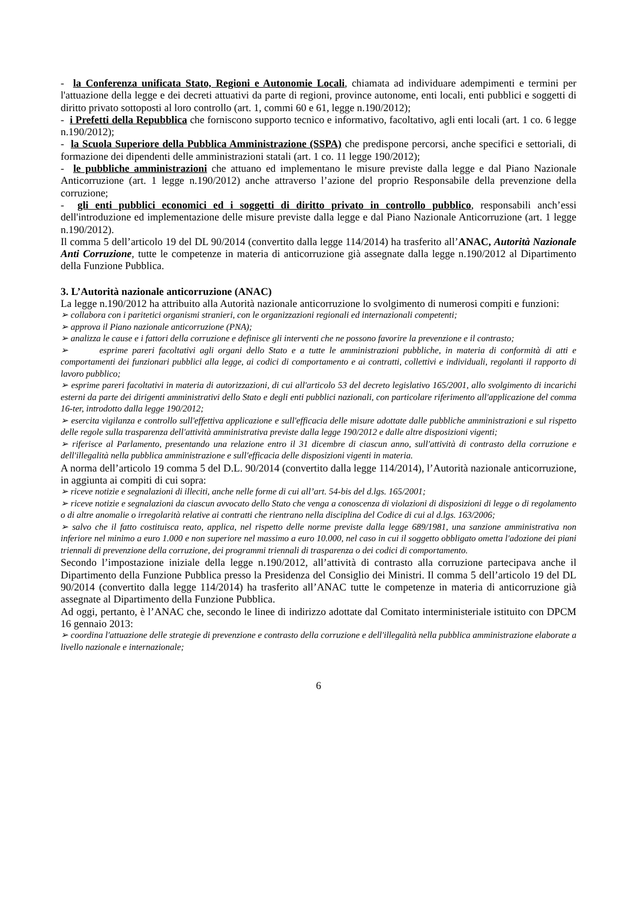- la Conferenza unificata Stato, Regioni e Autonomie Locali, chiamata ad individuare adempimenti e termini per l'attuazione della legge e dei decreti attuativi da parte di regioni, province autonome, enti locali, enti pubblici e soggetti di diritto privato sottoposti al loro controllo (art. 1, commi 60 e 61, legge n.190/2012);
- i Prefetti della Repubblica che forniscono supporto tecnico e informativo, facoltativo, agli enti locali (art. 1 co. 6 legge n.190/2012);
- la Scuola Superiore della Pubblica Amministrazione (SSPA) che predispone percorsi, anche specifici e settoriali, di formazione dei dipendenti delle amministrazioni statali (art. 1 co. 11 legge 190/2012);
- le pubbliche amministrazioni che attuano ed implementano le misure previste dalla legge e dal Piano Nazionale Anticorruzione (art. 1 legge n.190/2012) anche attraverso l’azione del proprio Responsabile della prevenzione della corruzione;
- gli enti pubblici economici ed i soggetti di diritto privato in controllo pubblico, responsabili anch’essi dell'introduzione ed implementazione delle misure previste dalla legge e dal Piano Nazionale Anticorruzione (art. 1 legge n.190/2012).
Il comma 5 dell’articolo 19 del DL 90/2014 (convertito dalla legge 114/2014) ha trasferito all’ANAC, Autorità Nazionale Anti Corruzione, tutte le competenze in materia di anticorruzione già assegnate dalla legge n.190/2012 al Dipartimento della Funzione Pubblica.
3. L’Autorità nazionale anticorruzione (ANAC)
La legge n.190/2012 ha attribuito alla Autorità nazionale anticorruzione lo svolgimento di numerosi compiti e funzioni:
➢ collabora con i paritetici organismi stranieri, con le organizzazioni regionali ed internazionali competenti;
➢ approva il Piano nazionale anticorruzione (PNA);
➢ analizza le cause e i fattori della corruzione e definisce gli interventi che ne possono favorire la prevenzione e il contrasto;
➢ esprime pareri facoltativi agli organi dello Stato e a tutte le amministrazioni pubbliche, in materia di conformità di atti e comportamenti dei funzionari pubblici alla legge, ai codici di comportamento e ai contratti, collettivi e individuali, regolanti il rapporto di lavoro pubblico;
➢ esprime pareri facoltativi in materia di autorizzazioni, di cui all'articolo 53 del decreto legislativo 165/2001, allo svolgimento di incarichi esterni da parte dei dirigenti amministrativi dello Stato e degli enti pubblici nazionali, con particolare riferimento all'applicazione del comma 16-ter, introdotto dalla legge 190/2012;
➢ esercita vigilanza e controllo sull'effettiva applicazione e sull'efficacia delle misure adottate dalle pubbliche amministrazioni e sul rispetto delle regole sulla trasparenza dell'attività amministrativa previste dalla legge 190/2012 e dalle altre disposizioni vigenti;
➢ riferisce al Parlamento, presentando una relazione entro il 31 dicembre di ciascun anno, sull'attività di contrasto della corruzione e dell'illegalità nella pubblica amministrazione e sull'efficacia delle disposizioni vigenti in materia.
A norma dell’articolo 19 comma 5 del D.L. 90/2014 (convertito dalla legge 114/2014), l’Autorità nazionale anticorruzione, in aggiunta ai compiti di cui sopra:
➢ riceve notizie e segnalazioni di illeciti, anche nelle forme di cui all’art. 54-bis del d.lgs. 165/2001;
➢ riceve notizie e segnalazioni da ciascun avvocato dello Stato che venga a conoscenza di violazioni di disposizioni di legge o di regolamento o di altre anomalie o irregolarità relative ai contratti che rientrano nella disciplina del Codice di cui al d.lgs. 163/2006;
➢ salvo che il fatto costituisca reato, applica, nel rispetto delle norme previste dalla legge 689/1981, una sanzione amministrativa non inferiore nel minimo a euro 1.000 e non superiore nel massimo a euro 10.000, nel caso in cui il soggetto obbligato ometta l'adozione dei piani triennali di prevenzione della corruzione, dei programmi triennali di trasparenza o dei codici di comportamento.
Secondo l’impostazione iniziale della legge n.190/2012, all’attività di contrasto alla corruzione partecipava anche il Dipartimento della Funzione Pubblica presso la Presidenza del Consiglio dei Ministri. Il comma 5 dell’articolo 19 del DL 90/2014 (convertito dalla legge 114/2014) ha trasferito all’ANAC tutte le competenze in materia di anticorruzione già assegnate al Dipartimento della Funzione Pubblica.
Ad oggi, pertanto, è l’ANAC che, secondo le linee di indirizzo adottate dal Comitato interministeriale istituito con DPCM 16 gennaio 2013:
➢ coordina l'attuazione delle strategie di prevenzione e contrasto della corruzione e dell'illegalità nella pubblica amministrazione elaborate a livello nazionale e internazionale;
6